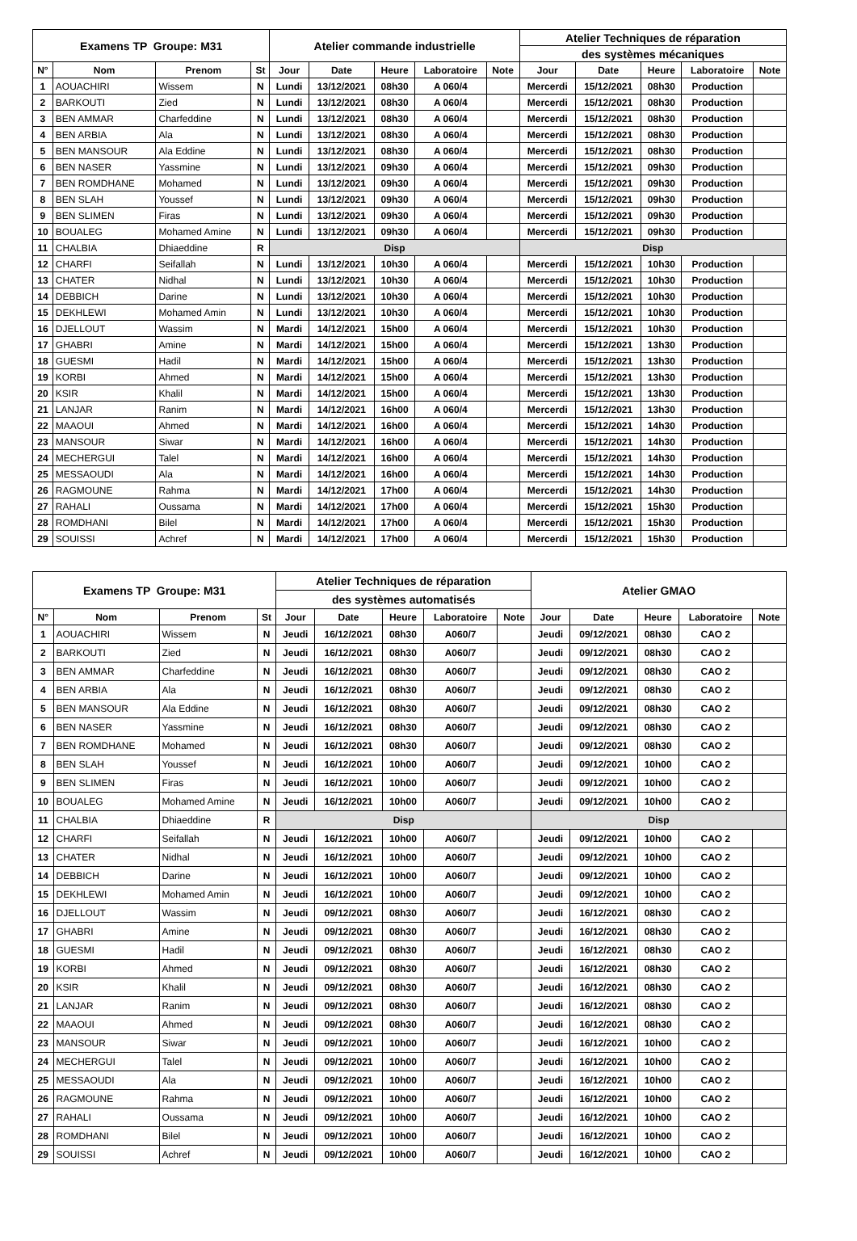| Examens TP Groupe: M31 | | | | Atelier commande industrielle | | | | | Atelier Techniques de réparation | | | | |
| | | | | | | | | | des systèmes mécaniques | | | | |
| N° | Nom | Prenom | St | Jour | Date | Heure | Laboratoire | Note | Jour | Date | Heure | Laboratoire | Note |
| 1 | AOUACHIRI | Wissem | N | Lundi | 13/12/2021 | 08h30 | A 060/4 | | Mercerdi | 15/12/2021 | 08h30 | Production | |
| 2 | BARKOUTI | Zied | N | Lundi | 13/12/2021 | 08h30 | A 060/4 | | Mercerdi | 15/12/2021 | 08h30 | Production | |
| 3 | BEN AMMAR | Charfeddine | N | Lundi | 13/12/2021 | 08h30 | A 060/4 | | Mercerdi | 15/12/2021 | 08h30 | Production | |
| 4 | BEN ARBIA | Ala | N | Lundi | 13/12/2021 | 08h30 | A 060/4 | | Mercerdi | 15/12/2021 | 08h30 | Production | |
| 5 | BEN MANSOUR | Ala Eddine | N | Lundi | 13/12/2021 | 08h30 | A 060/4 | | Mercerdi | 15/12/2021 | 08h30 | Production | |
| 6 | BEN NASER | Yassmine | N | Lundi | 13/12/2021 | 09h30 | A 060/4 | | Mercerdi | 15/12/2021 | 09h30 | Production | |
| 7 | BEN ROMDHANE | Mohamed | N | Lundi | 13/12/2021 | 09h30 | A 060/4 | | Mercerdi | 15/12/2021 | 09h30 | Production | |
| 8 | BEN SLAH | Youssef | N | Lundi | 13/12/2021 | 09h30 | A 060/4 | | Mercerdi | 15/12/2021 | 09h30 | Production | |
| 9 | BEN SLIMEN | Firas | N | Lundi | 13/12/2021 | 09h30 | A 060/4 | | Mercerdi | 15/12/2021 | 09h30 | Production | |
| 10 | BOUALEG | Mohamed Amine | N | Lundi | 13/12/2021 | 09h30 | A 060/4 | | Mercerdi | 15/12/2021 | 09h30 | Production | |
| 11 | CHALBIA | Dhiaeddine | R | Disp | | | | | Disp | | | | |
| 12 | CHARFI | Seifallah | N | Lundi | 13/12/2021 | 10h30 | A 060/4 | | Mercerdi | 15/12/2021 | 10h30 | Production | |
| 13 | CHATER | Nidhal | N | Lundi | 13/12/2021 | 10h30 | A 060/4 | | Mercerdi | 15/12/2021 | 10h30 | Production | |
| 14 | DEBBICH | Darine | N | Lundi | 13/12/2021 | 10h30 | A 060/4 | | Mercerdi | 15/12/2021 | 10h30 | Production | |
| 15 | DEKHLEWI | Mohamed Amin | N | Lundi | 13/12/2021 | 10h30 | A 060/4 | | Mercerdi | 15/12/2021 | 10h30 | Production | |
| 16 | DJELLOUT | Wassim | N | Mardi | 14/12/2021 | 15h00 | A 060/4 | | Mercerdi | 15/12/2021 | 10h30 | Production | |
| 17 | GHABRI | Amine | N | Mardi | 14/12/2021 | 15h00 | A 060/4 | | Mercerdi | 15/12/2021 | 13h30 | Production | |
| 18 | GUESMI | Hadil | N | Mardi | 14/12/2021 | 15h00 | A 060/4 | | Mercerdi | 15/12/2021 | 13h30 | Production | |
| 19 | KORBI | Ahmed | N | Mardi | 14/12/2021 | 15h00 | A 060/4 | | Mercerdi | 15/12/2021 | 13h30 | Production | |
| 20 | KSIR | Khalil | N | Mardi | 14/12/2021 | 15h00 | A 060/4 | | Mercerdi | 15/12/2021 | 13h30 | Production | |
| 21 | LANJAR | Ranim | N | Mardi | 14/12/2021 | 16h00 | A 060/4 | | Mercerdi | 15/12/2021 | 13h30 | Production | |
| 22 | MAAOUI | Ahmed | N | Mardi | 14/12/2021 | 16h00 | A 060/4 | | Mercerdi | 15/12/2021 | 14h30 | Production | |
| 23 | MANSOUR | Siwar | N | Mardi | 14/12/2021 | 16h00 | A 060/4 | | Mercerdi | 15/12/2021 | 14h30 | Production | |
| 24 | MECHERGUI | Talel | N | Mardi | 14/12/2021 | 16h00 | A 060/4 | | Mercerdi | 15/12/2021 | 14h30 | Production | |
| 25 | MESSAOUDI | Ala | N | Mardi | 14/12/2021 | 16h00 | A 060/4 | | Mercerdi | 15/12/2021 | 14h30 | Production | |
| 26 | RAGMOUNE | Rahma | N | Mardi | 14/12/2021 | 17h00 | A 060/4 | | Mercerdi | 15/12/2021 | 14h30 | Production | |
| 27 | RAHALI | Oussama | N | Mardi | 14/12/2021 | 17h00 | A 060/4 | | Mercerdi | 15/12/2021 | 15h30 | Production | |
| 28 | ROMDHANI | Bilel | N | Mardi | 14/12/2021 | 17h00 | A 060/4 | | Mercerdi | 15/12/2021 | 15h30 | Production | |
| 29 | SOUISSI | Achref | N | Mardi | 14/12/2021 | 17h00 | A 060/4 | | Mercerdi | 15/12/2021 | 15h30 | Production | |
| Examens TP Groupe: M31 | | | | Atelier Techniques de réparation | | | | | Atelier GMAO | | | | |
| | | | | des systèmes automatisés | | | | | | | | | |
| N° | Nom | Prenom | St | Jour | Date | Heure | Laboratoire | Note | Jour | Date | Heure | Laboratoire | Note |
| 1 | AOUACHIRI | Wissem | N | Jeudi | 16/12/2021 | 08h30 | A060/7 | | Jeudi | 09/12/2021 | 08h30 | CAO 2 | |
| 2 | BARKOUTI | Zied | N | Jeudi | 16/12/2021 | 08h30 | A060/7 | | Jeudi | 09/12/2021 | 08h30 | CAO 2 | |
| 3 | BEN AMMAR | Charfeddine | N | Jeudi | 16/12/2021 | 08h30 | A060/7 | | Jeudi | 09/12/2021 | 08h30 | CAO 2 | |
| 4 | BEN ARBIA | Ala | N | Jeudi | 16/12/2021 | 08h30 | A060/7 | | Jeudi | 09/12/2021 | 08h30 | CAO 2 | |
| 5 | BEN MANSOUR | Ala Eddine | N | Jeudi | 16/12/2021 | 08h30 | A060/7 | | Jeudi | 09/12/2021 | 08h30 | CAO 2 | |
| 6 | BEN NASER | Yassmine | N | Jeudi | 16/12/2021 | 08h30 | A060/7 | | Jeudi | 09/12/2021 | 08h30 | CAO 2 | |
| 7 | BEN ROMDHANE | Mohamed | N | Jeudi | 16/12/2021 | 08h30 | A060/7 | | Jeudi | 09/12/2021 | 08h30 | CAO 2 | |
| 8 | BEN SLAH | Youssef | N | Jeudi | 16/12/2021 | 10h00 | A060/7 | | Jeudi | 09/12/2021 | 10h00 | CAO 2 | |
| 9 | BEN SLIMEN | Firas | N | Jeudi | 16/12/2021 | 10h00 | A060/7 | | Jeudi | 09/12/2021 | 10h00 | CAO 2 | |
| 10 | BOUALEG | Mohamed Amine | N | Jeudi | 16/12/2021 | 10h00 | A060/7 | | Jeudi | 09/12/2021 | 10h00 | CAO 2 | |
| 11 | CHALBIA | Dhiaeddine | R | Disp | | | | | Disp | | | | |
| 12 | CHARFI | Seifallah | N | Jeudi | 16/12/2021 | 10h00 | A060/7 | | Jeudi | 09/12/2021 | 10h00 | CAO 2 | |
| 13 | CHATER | Nidhal | N | Jeudi | 16/12/2021 | 10h00 | A060/7 | | Jeudi | 09/12/2021 | 10h00 | CAO 2 | |
| 14 | DEBBICH | Darine | N | Jeudi | 16/12/2021 | 10h00 | A060/7 | | Jeudi | 09/12/2021 | 10h00 | CAO 2 | |
| 15 | DEKHLEWI | Mohamed Amin | N | Jeudi | 16/12/2021 | 10h00 | A060/7 | | Jeudi | 09/12/2021 | 10h00 | CAO 2 | |
| 16 | DJELLOUT | Wassim | N | Jeudi | 09/12/2021 | 08h30 | A060/7 | | Jeudi | 16/12/2021 | 08h30 | CAO 2 | |
| 17 | GHABRI | Amine | N | Jeudi | 09/12/2021 | 08h30 | A060/7 | | Jeudi | 16/12/2021 | 08h30 | CAO 2 | |
| 18 | GUESMI | Hadil | N | Jeudi | 09/12/2021 | 08h30 | A060/7 | | Jeudi | 16/12/2021 | 08h30 | CAO 2 | |
| 19 | KORBI | Ahmed | N | Jeudi | 09/12/2021 | 08h30 | A060/7 | | Jeudi | 16/12/2021 | 08h30 | CAO 2 | |
| 20 | KSIR | Khalil | N | Jeudi | 09/12/2021 | 08h30 | A060/7 | | Jeudi | 16/12/2021 | 08h30 | CAO 2 | |
| 21 | LANJAR | Ranim | N | Jeudi | 09/12/2021 | 08h30 | A060/7 | | Jeudi | 16/12/2021 | 08h30 | CAO 2 | |
| 22 | MAAOUI | Ahmed | N | Jeudi | 09/12/2021 | 08h30 | A060/7 | | Jeudi | 16/12/2021 | 08h30 | CAO 2 | |
| 23 | MANSOUR | Siwar | N | Jeudi | 09/12/2021 | 10h00 | A060/7 | | Jeudi | 16/12/2021 | 10h00 | CAO 2 | |
| 24 | MECHERGUI | Talel | N | Jeudi | 09/12/2021 | 10h00 | A060/7 | | Jeudi | 16/12/2021 | 10h00 | CAO 2 | |
| 25 | MESSAOUDI | Ala | N | Jeudi | 09/12/2021 | 10h00 | A060/7 | | Jeudi | 16/12/2021 | 10h00 | CAO 2 | |
| 26 | RAGMOUNE | Rahma | N | Jeudi | 09/12/2021 | 10h00 | A060/7 | | Jeudi | 16/12/2021 | 10h00 | CAO 2 | |
| 27 | RAHALI | Oussama | N | Jeudi | 09/12/2021 | 10h00 | A060/7 | | Jeudi | 16/12/2021 | 10h00 | CAO 2 | |
| 28 | ROMDHANI | Bilel | N | Jeudi | 09/12/2021 | 10h00 | A060/7 | | Jeudi | 16/12/2021 | 10h00 | CAO 2 | |
| 29 | SOUISSI | Achref | N | Jeudi | 09/12/2021 | 10h00 | A060/7 | | Jeudi | 16/12/2021 | 10h00 | CAO 2 | |